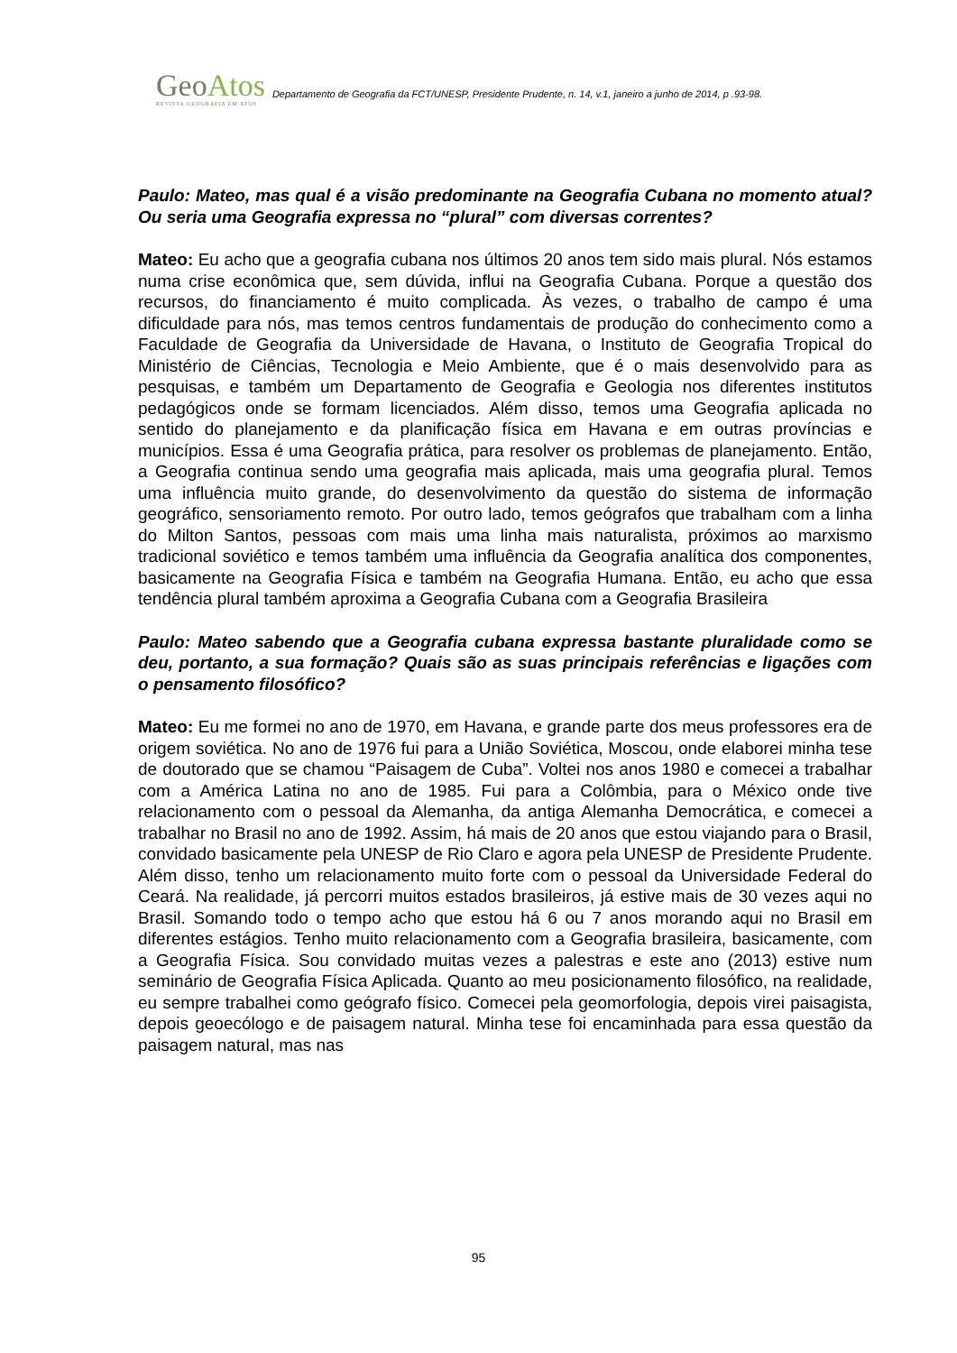GeoAtos
REVISTA GEOGRAFIA EM ATOS
Departamento de Geografia da FCT/UNESP, Presidente Prudente, n. 14, v.1, janeiro a junho de 2014, p .93-98.
Paulo: Mateo, mas qual é a visão predominante na Geografia Cubana no momento atual? Ou seria uma Geografia expressa no “plural” com diversas correntes?
Mateo: Eu acho que a geografia cubana nos últimos 20 anos tem sido mais plural. Nós estamos numa crise econômica que, sem dúvida, influi na Geografia Cubana. Porque a questão dos recursos, do financiamento é muito complicada. Às vezes, o trabalho de campo é uma dificuldade para nós, mas temos centros fundamentais de produção do conhecimento como a Faculdade de Geografia da Universidade de Havana, o Instituto de Geografia Tropical do Ministério de Ciências, Tecnologia e Meio Ambiente, que é o mais desenvolvido para as pesquisas, e também um Departamento de Geografia e Geologia nos diferentes institutos pedagógicos onde se formam licenciados. Além disso, temos uma Geografia aplicada no sentido do planejamento e da planificação física em Havana e em outras províncias e municípios. Essa é uma Geografia prática, para resolver os problemas de planejamento. Então, a Geografia continua sendo uma geografia mais aplicada, mais uma geografia plural. Temos uma influência muito grande, do desenvolvimento da questão do sistema de informação geográfico, sensoriamento remoto. Por outro lado, temos geógrafos que trabalham com a linha do Milton Santos, pessoas com mais uma linha mais naturalista, próximos ao marxismo tradicional soviético e temos também uma influência da Geografia analítica dos componentes, basicamente na Geografia Física e também na Geografia Humana. Então, eu acho que essa tendência plural também aproxima a Geografia Cubana com a Geografia Brasileira
Paulo: Mateo sabendo que a Geografia cubana expressa bastante pluralidade como se deu, portanto, a sua formação? Quais são as suas principais referências e ligações com o pensamento filosófico?
Mateo: Eu me formei no ano de 1970, em Havana, e grande parte dos meus professores era de origem soviética. No ano de 1976 fui para a União Soviética, Moscou, onde elaborei minha tese de doutorado que se chamou “Paisagem de Cuba”. Voltei nos anos 1980 e comecei a trabalhar com a América Latina no ano de 1985. Fui para a Colômbia, para o México onde tive relacionamento com o pessoal da Alemanha, da antiga Alemanha Democrática, e comecei a trabalhar no Brasil no ano de 1992. Assim, há mais de 20 anos que estou viajando para o Brasil, convidado basicamente pela UNESP de Rio Claro e agora pela UNESP de Presidente Prudente. Além disso, tenho um relacionamento muito forte com o pessoal da Universidade Federal do Ceará. Na realidade, já percorri muitos estados brasileiros, já estive mais de 30 vezes aqui no Brasil. Somando todo o tempo acho que estou há 6 ou 7 anos morando aqui no Brasil em diferentes estágios. Tenho muito relacionamento com a Geografia brasileira, basicamente, com a Geografia Física. Sou convidado muitas vezes a palestras e este ano (2013) estive num seminário de Geografia Física Aplicada. Quanto ao meu posicionamento filosófico, na realidade, eu sempre trabalhei como geógrafo físico. Comecei pela geomorfologia, depois virei paisagista, depois geoecólogo e de paisagem natural. Minha tese foi encaminhada para essa questão da paisagem natural, mas nas
95